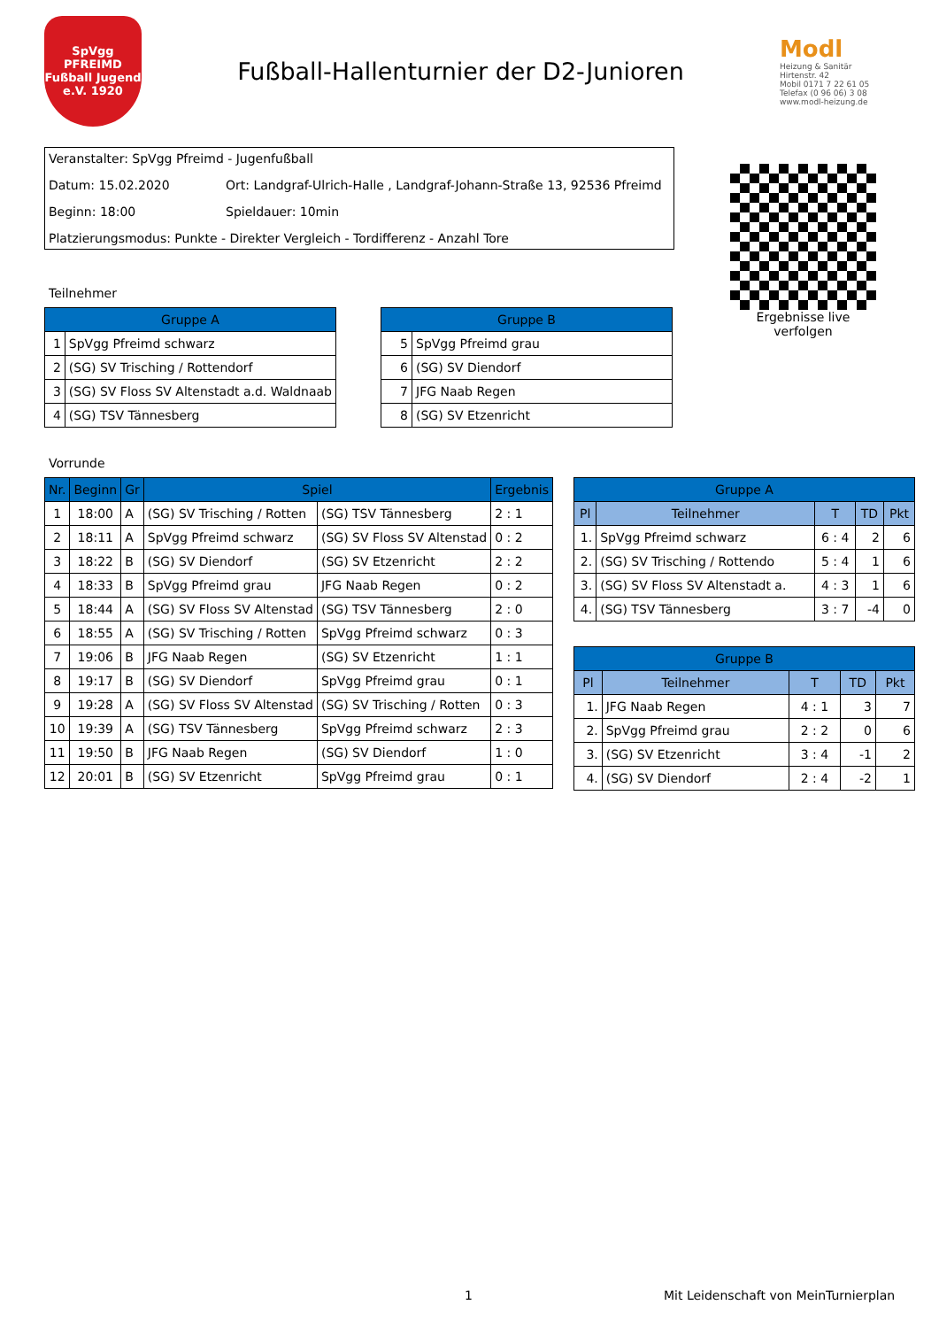SpVgg
PFREIMD
Fußball Jugend
e.V. 1920
Fußball-Hallenturnier der D2-Junioren
Modl
Heizung & Sanitär
Hirtenstr. 42
Mobil 0171 7 22 61 05
Telefax (0 96 06) 3 08
www.modl-heizung.de
Veranstalter: SpVgg Pfreimd - Jugenfußball
Datum: 15.02.2020 Ort: Landgraf-Ulrich-Halle , Landgraf-Johann-Straße 13, 92536 Pfreimd
Beginn: 18:00 Spieldauer: 10min
Platzierungsmodus: Punkte - Direkter Vergleich - Tordifferenz - Anzahl Tore
Ergebnisse live verfolgen
Teilnehmer
| Gruppe A | |
| --- | --- |
| 1 | SpVgg Pfreimd schwarz |
| 2 | (SG) SV Trisching / Rottendorf |
| 3 | (SG) SV Floss SV Altenstadt a.d. Waldnaab |
| 4 | (SG) TSV Tännesberg |
| Gruppe B | |
| --- | --- |
| 5 | SpVgg Pfreimd grau |
| 6 | (SG) SV Diendorf |
| 7 | JFG Naab Regen |
| 8 | (SG) SV Etzenricht |
Vorrunde
| Nr. | Beginn | Gr | Spiel | | Ergebnis |
| --- | --- | --- | --- | --- | --- |
| 1 | 18:00 | A | (SG) SV Trisching / Rotten | (SG) TSV Tännesberg | 2 : 1 |
| 2 | 18:11 | A | SpVgg Pfreimd schwarz | (SG) SV Floss SV Altenstad | 0 : 2 |
| 3 | 18:22 | B | (SG) SV Diendorf | (SG) SV Etzenricht | 2 : 2 |
| 4 | 18:33 | B | SpVgg Pfreimd grau | JFG Naab Regen | 0 : 2 |
| 5 | 18:44 | A | (SG) SV Floss SV Altenstad | (SG) TSV Tännesberg | 2 : 0 |
| 6 | 18:55 | A | (SG) SV Trisching / Rotten | SpVgg Pfreimd schwarz | 0 : 3 |
| 7 | 19:06 | B | JFG Naab Regen | (SG) SV Etzenricht | 1 : 1 |
| 8 | 19:17 | B | (SG) SV Diendorf | SpVgg Pfreimd grau | 0 : 1 |
| 9 | 19:28 | A | (SG) SV Floss SV Altenstad | (SG) SV Trisching / Rotten | 0 : 3 |
| 10 | 19:39 | A | (SG) TSV Tännesberg | SpVgg Pfreimd schwarz | 2 : 3 |
| 11 | 19:50 | B | JFG Naab Regen | (SG) SV Diendorf | 1 : 0 |
| 12 | 20:01 | B | (SG) SV Etzenricht | SpVgg Pfreimd grau | 0 : 1 |
| Gruppe A | | | | |
| --- | --- | --- | --- | --- |
| Pl | Teilnehmer | T | TD | Pkt |
| 1. | SpVgg Pfreimd schwarz | 6 : 4 | 2 | 6 |
| 2. | (SG) SV Trisching / Rottendo | 5 : 4 | 1 | 6 |
| 3. | (SG) SV Floss SV Altenstadt a. | 4 : 3 | 1 | 6 |
| 4. | (SG) TSV Tännesberg | 3 : 7 | -4 | 0 |
| Gruppe B | | | | |
| --- | --- | --- | --- | --- |
| Pl | Teilnehmer | T | TD | Pkt |
| 1. | JFG Naab Regen | 4 : 1 | 3 | 7 |
| 2. | SpVgg Pfreimd grau | 2 : 2 | 0 | 6 |
| 3. | (SG) SV Etzenricht | 3 : 4 | -1 | 2 |
| 4. | (SG) SV Diendorf | 2 : 4 | -2 | 1 |
1
Mit Leidenschaft von MeinTurnierplan